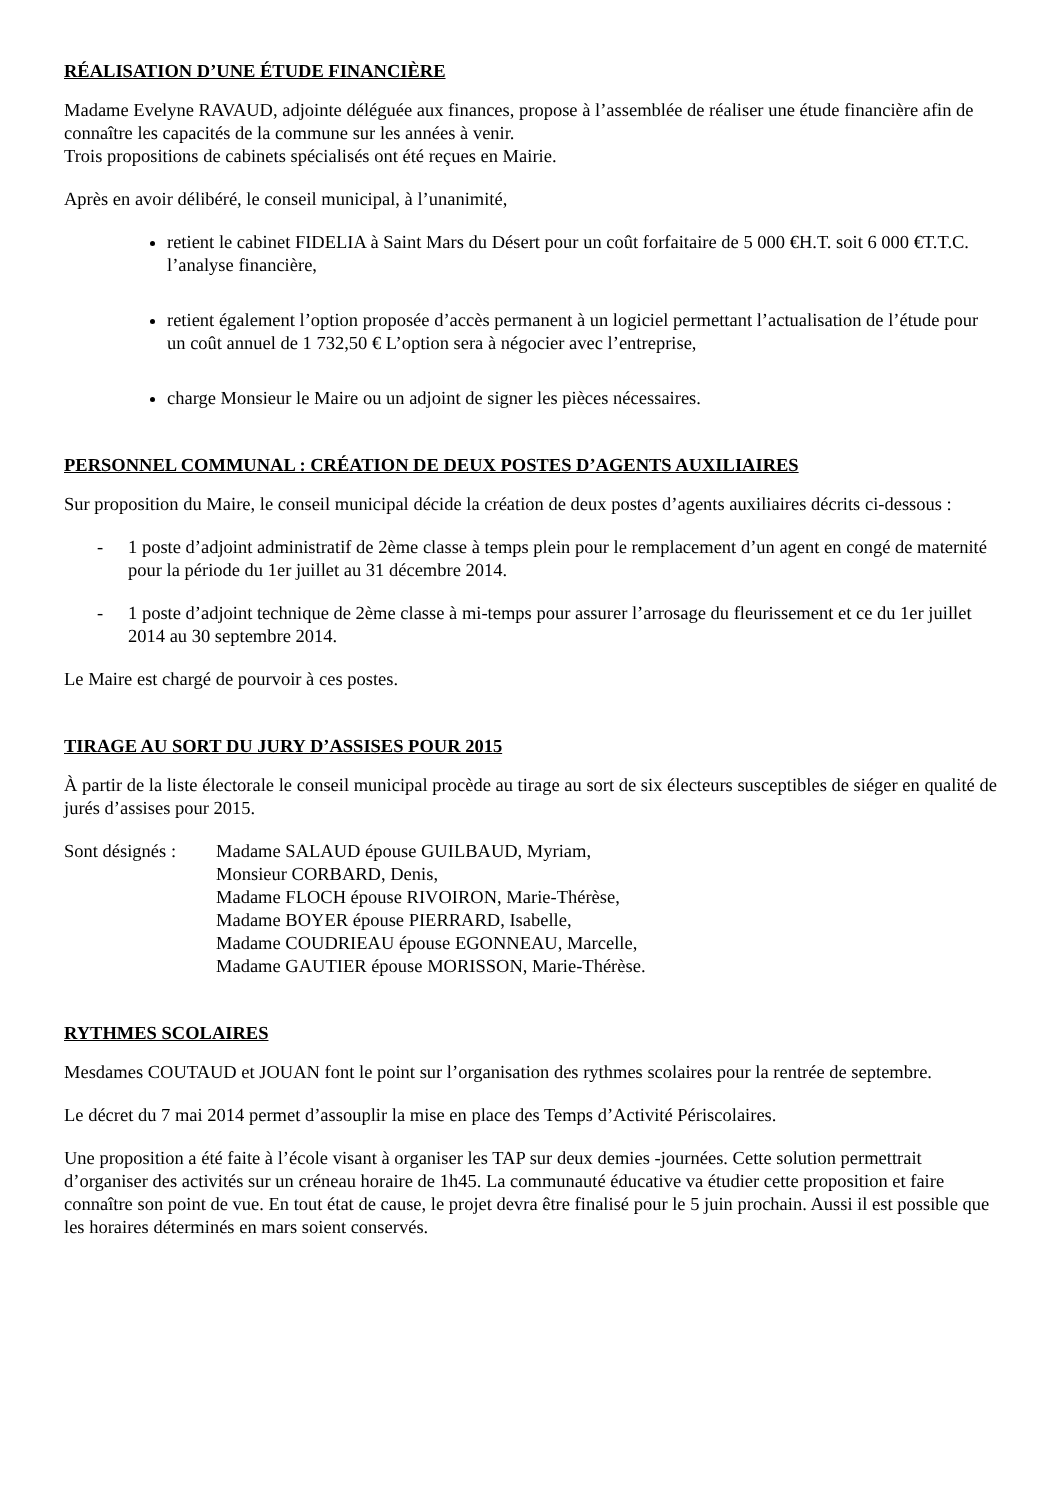RÉALISATION D’UNE ÉTUDE FINANCIÈRE
Madame Evelyne RAVAUD, adjointe déléguée aux finances, propose à l’assemblée de réaliser une étude financière afin de connaître les capacités de la commune sur les années à venir.
Trois propositions de cabinets spécialisés ont été reçues en Mairie.
Après en avoir délibéré, le conseil municipal, à l’unanimité,
retient le cabinet FIDELIA à Saint Mars du Désert pour un coût forfaitaire de 5 000 €H.T. soit 6 000 €T.T.C. l’analyse financière,
retient également l’option proposée d’accès permanent à un logiciel permettant l’actualisation de l’étude pour un coût annuel de 1 732,50 € L’option sera à négocier avec l’entreprise,
charge Monsieur le Maire ou un adjoint de signer les pièces nécessaires.
PERSONNEL COMMUNAL : CRÉATION DE DEUX POSTES D’AGENTS AUXILIAIRES
Sur proposition du Maire, le conseil municipal décide la création de deux postes d’agents auxiliaires décrits ci-dessous :
- 1 poste d’adjoint administratif de 2ème classe à temps plein pour le remplacement d’un agent en congé de maternité pour la période du 1er juillet au 31 décembre 2014.
- 1 poste d’adjoint technique de 2ème classe à mi-temps pour assurer l’arrosage du fleurissement et ce du 1er juillet 2014 au 30 septembre 2014.
Le Maire est chargé de pourvoir à ces postes.
TIRAGE AU SORT DU JURY D’ASSISES POUR 2015
À partir de la liste électorale le conseil municipal procède au tirage au sort de six électeurs susceptibles de siéger en qualité de jurés d’assises pour 2015.
Sont désignés :
Madame SALAUD épouse GUILBAUD, Myriam,
Monsieur CORBARD, Denis,
Madame FLOCH épouse RIVOIRON, Marie-Thérèse,
Madame BOYER épouse PIERRARD, Isabelle,
Madame COUDRIEAU épouse EGONNEAU, Marcelle,
Madame GAUTIER épouse MORISSON, Marie-Thérèse.
RYTHMES SCOLAIRES
Mesdames COUTAUD et JOUAN font le point sur l’organisation des rythmes scolaires pour la rentrée de septembre.
Le décret du 7 mai 2014 permet d’assouplir la mise en place des Temps d’Activité Périscolaires.
Une proposition a été faite à l’école visant à organiser les TAP sur deux demies -journées. Cette solution permettrait d’organiser des activités sur un créneau horaire de 1h45. La communauté éducative va étudier cette proposition et faire connaître son point de vue. En tout état de cause, le projet devra être finalisé pour le 5 juin prochain. Aussi il est possible que les horaires déterminés en mars soient conservés.